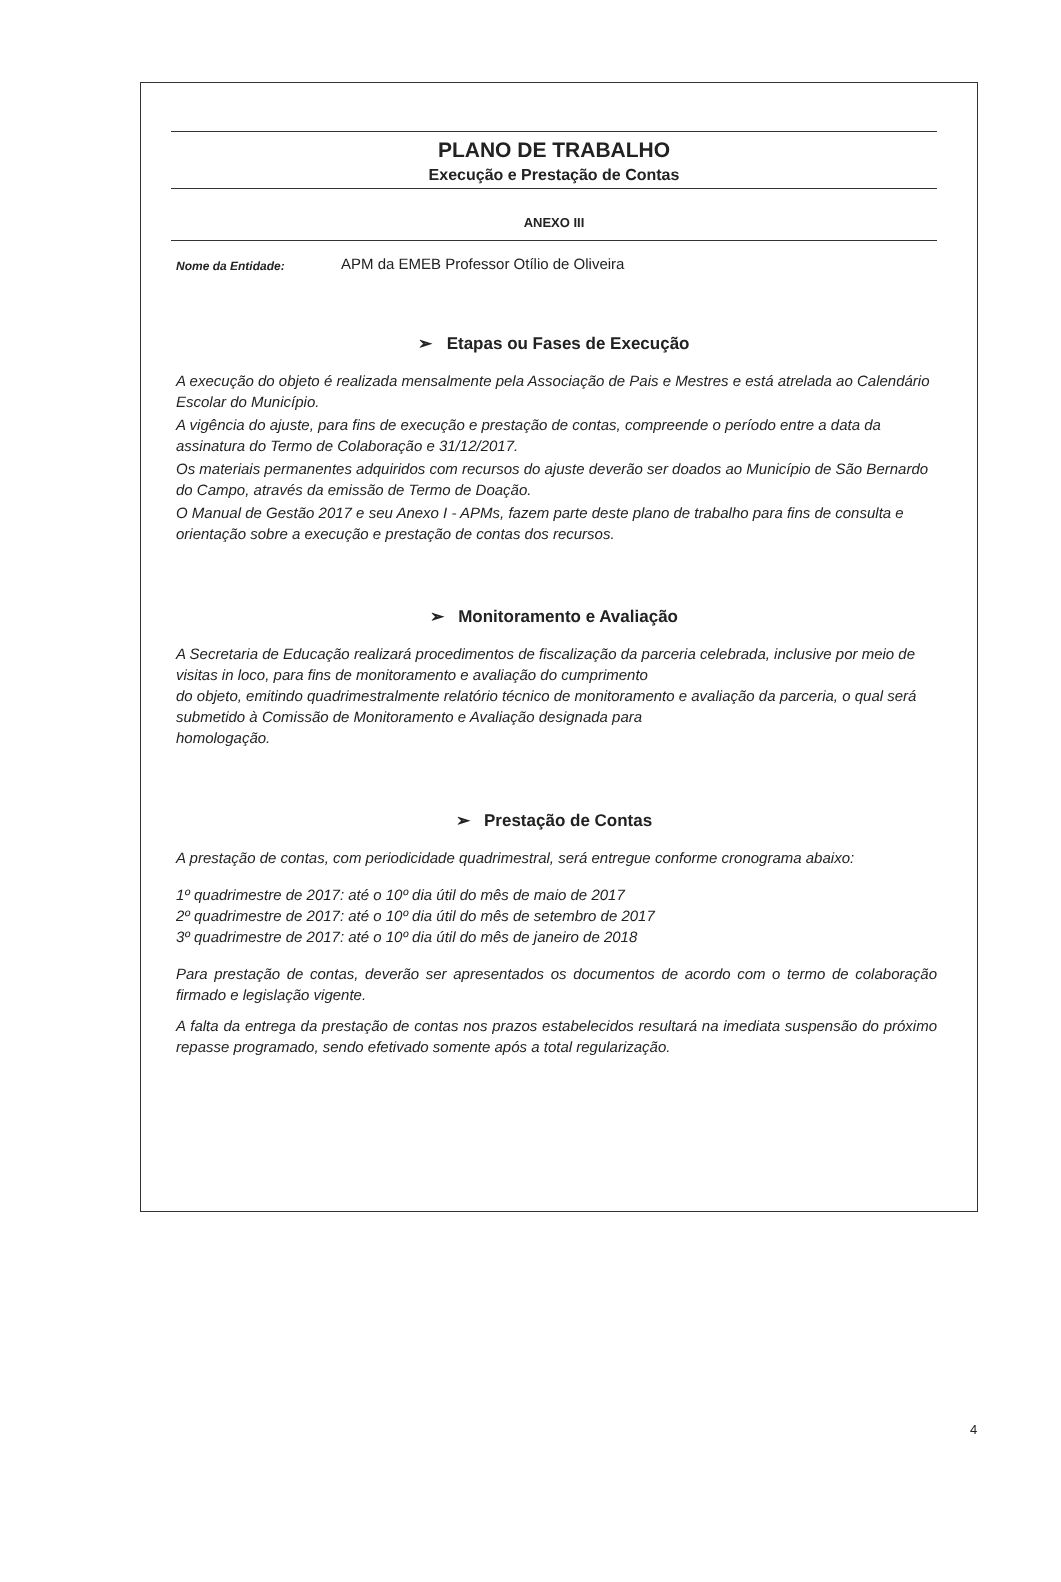PLANO DE TRABALHO
Execução e Prestação de Contas
ANEXO III
Nome da Entidade: APM da EMEB Professor Otílio de Oliveira
➢ Etapas ou Fases de Execução
A execução do objeto é realizada mensalmente pela Associação de Pais e Mestres e está atrelada ao Calendário Escolar do Município.
A vigência do ajuste, para fins de execução e prestação de contas, compreende o período entre a data da assinatura do Termo de Colaboração e 31/12/2017.
Os materiais permanentes adquiridos com recursos do ajuste deverão ser doados ao Município de São Bernardo do Campo, através da emissão de Termo de Doação.
O Manual de Gestão 2017 e seu Anexo I - APMs, fazem parte deste plano de trabalho para fins de consulta e orientação sobre a execução e prestação de contas dos recursos.
➢ Monitoramento e Avaliação
A Secretaria de Educação realizará procedimentos de fiscalização da parceria celebrada, inclusive por meio de visitas in loco, para fins de monitoramento e avaliação do cumprimento
do objeto, emitindo quadrimestralmente relatório técnico de monitoramento e avaliação da parceria, o qual será submetido à Comissão de Monitoramento e Avaliação designada para
homologação.
➢ Prestação de Contas
A prestação de contas, com periodicidade quadrimestral, será entregue conforme cronograma abaixo:
1º quadrimestre de 2017: até o 10º dia útil do mês de maio de 2017
2º quadrimestre de 2017: até o 10º dia útil do mês de setembro de 2017
3º quadrimestre de 2017: até o 10º dia útil do mês de janeiro de 2018
Para prestação de contas, deverão ser apresentados os documentos de acordo com o termo de colaboração firmado e legislação vigente.
A falta da entrega da prestação de contas nos prazos estabelecidos resultará na imediata suspensão do próximo repasse programado, sendo efetivado somente após a total regularização.
4